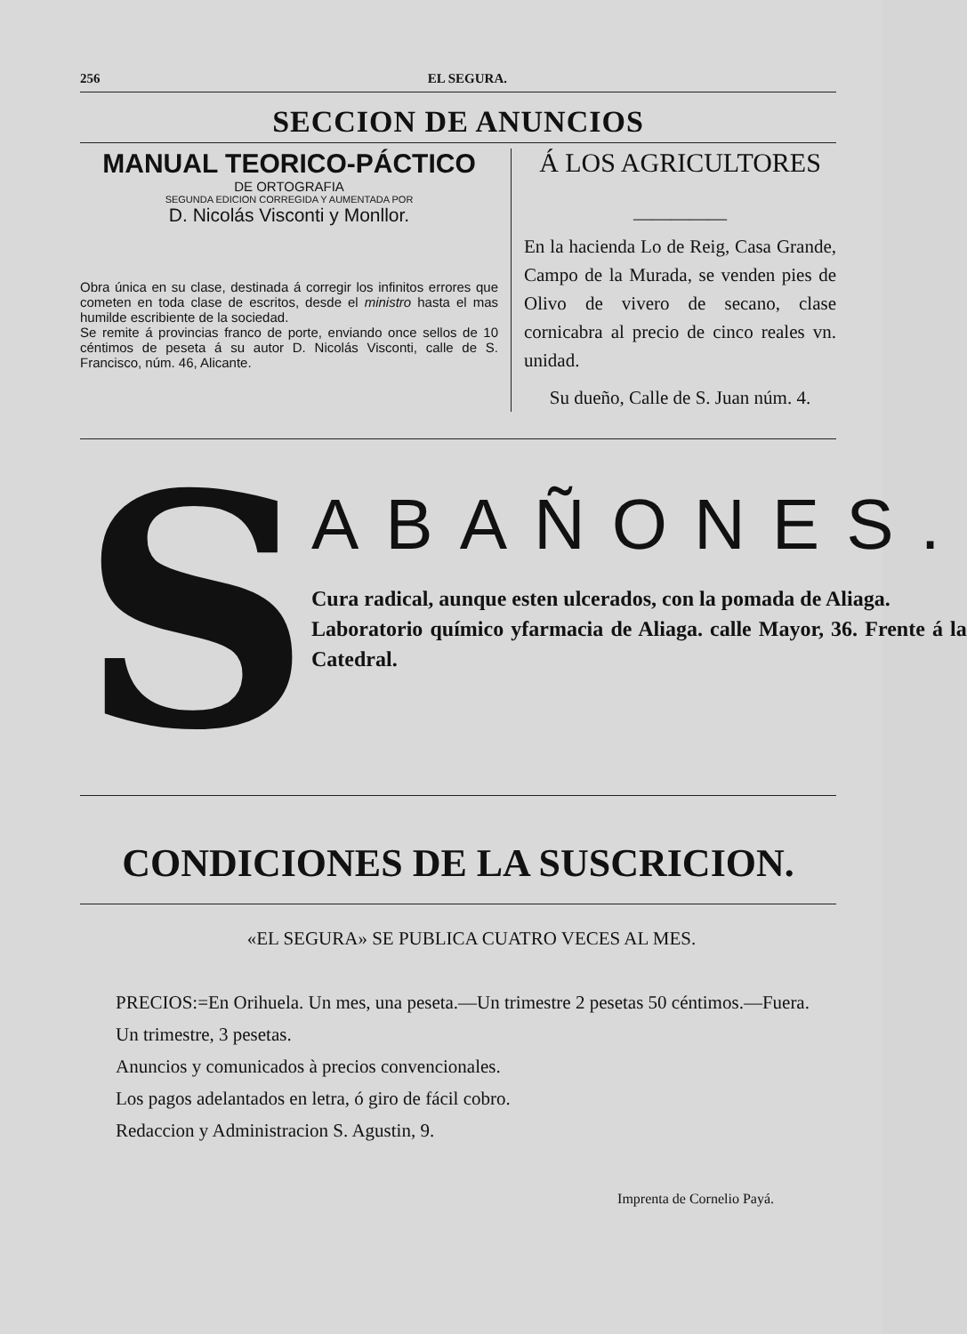256 EL SEGURA.
SECCION DE ANUNCIOS
MANUAL TEORICO-PÁCTICO
DE ORTOGRAFIA
SEGUNDA EDICION CORREGIDA Y AUMENTADA POR
D. Nicolás Visconti y Monllor.
Obra única en su clase, destinada á corregir los infinitos errores que cometen en toda clase de escritos, desde el ministro hasta el mas humilde escribiente de la sociedad.
Se remite á provincias franco de porte, enviando once sellos de 10 céntimos de peseta á su autor D. Nicolás Visconti, calle de S. Francisco, núm. 46, Alicante.
Á LOS AGRICULTORES
―――――
En la hacienda Lo de Reig, Casa Grande, Campo de la Murada, se venden pies de Olivo de vivero de secano, clase cornicabra al precio de cinco reales vn. unidad.
Su dueño, Calle de S. Juan núm. 4.
S
ABAÑONES.
Cura radical, aunque esten ulcerados, con la pomada de Aliaga.
Laboratorio químico yfarmacia de Aliaga. calle Mayor, 36. Frente á la Catedral.
CONDICIONES DE LA SUSCRICION.
«EL SEGURA» SE PUBLICA CUATRO VECES AL MES.
PRECIOS:=En Orihuela. Un mes, una peseta.—Un trimestre 2 pesetas 50 céntimos.—Fuera. Un trimestre, 3 pesetas.
Anuncios y comunicados à precios convencionales.
Los pagos adelantados en letra, ó giro de fácil cobro.
Redaccion y Administracion S. Agustin, 9.
Imprenta de Cornelio Payá.